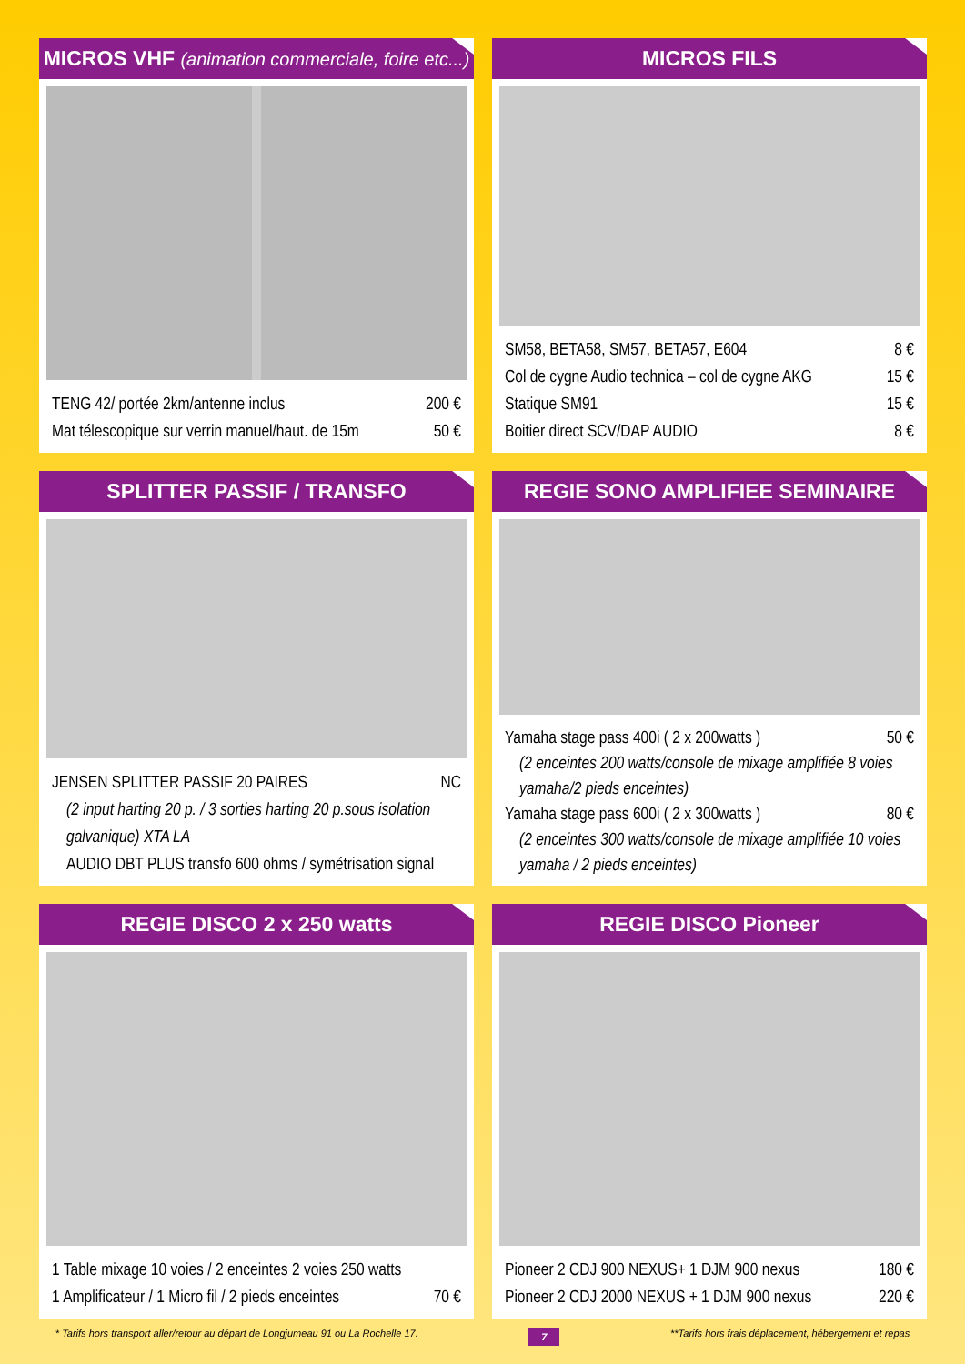MICROS VHF (animation commerciale, foire etc...)
TENG 42/ portée 2km/antenne inclus 200 €
Mat télescopique sur verrin manuel/haut. de 15m 50 €
MICROS FILS
SM58, BETA58, SM57, BETA57, E604 8 €
Col de cygne Audio technica – col de cygne AKG 15 €
Statique SM91 15 €
Boitier direct SCV/DAP AUDIO 8 €
SPLITTER PASSIF / TRANSFO
JENSEN SPLITTER PASSIF 20 PAIRES NC
(2 input harting 20 p. / 3 sorties harting 20 p.sous isolation galvanique) XTA LA
AUDIO DBT PLUS transfo 600 ohms / symétrisation signal
REGIE SONO AMPLIFIEE SEMINAIRE
Yamaha stage pass 400i ( 2 x 200watts ) 50 €
(2 enceintes 200 watts/console de mixage amplifiée 8 voies yamaha/2 pieds enceintes)
Yamaha stage pass 600i ( 2 x 300watts ) 80 €
(2 enceintes 300 watts/console de mixage amplifiée 10 voies yamaha / 2 pieds enceintes)
REGIE DISCO 2 x 250 watts
1 Table mixage 10 voies / 2 enceintes 2 voies 250 watts
1 Amplificateur / 1 Micro fil / 2 pieds enceintes 70 €
REGIE DISCO Pioneer
Pioneer 2 CDJ 900 NEXUS+ 1 DJM 900 nexus 180 €
Pioneer 2 CDJ 2000 NEXUS + 1 DJM 900 nexus 220 €
* Tarifs hors transport aller/retour au départ de Longjumeau 91 ou La Rochelle 17. 7 **Tarifs hors frais déplacement, hébergement et repas